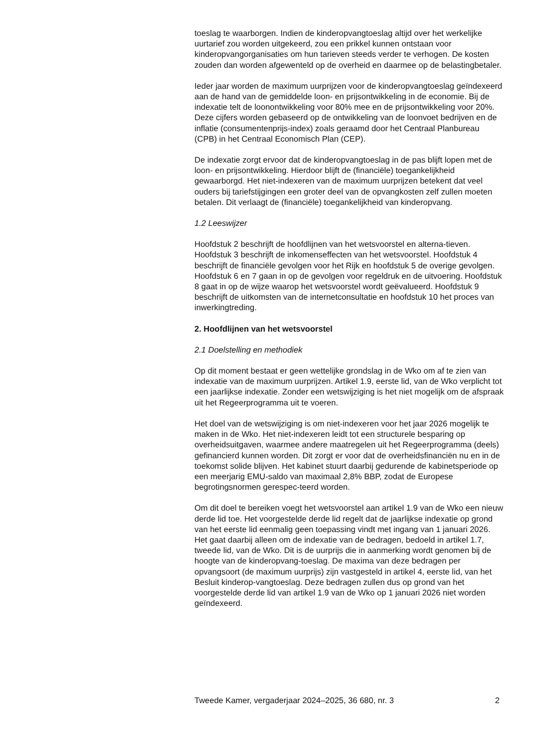toeslag te waarborgen. Indien de kinderopvangtoeslag altijd over het werkelijke uurtarief zou worden uitgekeerd, zou een prikkel kunnen ontstaan voor kinderopvangorganisaties om hun tarieven steeds verder te verhogen. De kosten zouden dan worden afgewenteld op de overheid en daarmee op de belastingbetaler.
Ieder jaar worden de maximum uurprijzen voor de kinderopvangtoeslag geïndexeerd aan de hand van de gemiddelde loon- en prijsontwikkeling in de economie. Bij de indexatie telt de loonontwikkeling voor 80% mee en de prijsontwikkeling voor 20%. Deze cijfers worden gebaseerd op de ontwikkeling van de loonvoet bedrijven en de inflatie (consumentenprijs-index) zoals geraamd door het Centraal Planbureau (CPB) in het Centraal Economisch Plan (CEP).
De indexatie zorgt ervoor dat de kinderopvangtoeslag in de pas blijft lopen met de loon- en prijsontwikkeling. Hierdoor blijft de (financiële) toegankelijkheid gewaarborgd. Het niet-indexeren van de maximum uurprijzen betekent dat veel ouders bij tariefstijgingen een groter deel van de opvangkosten zelf zullen moeten betalen. Dit verlaagt de (financiële) toegankelijkheid van kinderopvang.
1.2 Leeswijzer
Hoofdstuk 2 beschrijft de hoofdlijnen van het wetsvoorstel en alterna-tieven. Hoofdstuk 3 beschrijft de inkomenseffecten van het wetsvoorstel. Hoofdstuk 4 beschrijft de financiële gevolgen voor het Rijk en hoofdstuk 5 de overige gevolgen. Hoofdstuk 6 en 7 gaan in op de gevolgen voor regeldruk en de uitvoering. Hoofdstuk 8 gaat in op de wijze waarop het wetsvoorstel wordt geëvalueerd. Hoofdstuk 9 beschrijft de uitkomsten van de internetconsultatie en hoofdstuk 10 het proces van inwerkingtreding.
2. Hoofdlijnen van het wetsvoorstel
2.1 Doelstelling en methodiek
Op dit moment bestaat er geen wettelijke grondslag in de Wko om af te zien van indexatie van de maximum uurprijzen. Artikel 1.9, eerste lid, van de Wko verplicht tot een jaarlijkse indexatie. Zonder een wetswijziging is het niet mogelijk om de afspraak uit het Regeerprogramma uit te voeren.
Het doel van de wetswijziging is om niet-indexeren voor het jaar 2026 mogelijk te maken in de Wko. Het niet-indexeren leidt tot een structurele besparing op overheidsuitgaven, waarmee andere maatregelen uit het Regeerprogramma (deels) gefinancierd kunnen worden. Dit zorgt er voor dat de overheidsfinanciën nu en in de toekomst solide blijven. Het kabinet stuurt daarbij gedurende de kabinetsperiode op een meerjarig EMU-saldo van maximaal 2,8% BBP, zodat de Europese begrotingsnormen gerespec-teerd worden.
Om dit doel te bereiken voegt het wetsvoorstel aan artikel 1.9 van de Wko een nieuw derde lid toe. Het voorgestelde derde lid regelt dat de jaarlijkse indexatie op grond van het eerste lid eenmalig geen toepassing vindt met ingang van 1 januari 2026. Het gaat daarbij alleen om de indexatie van de bedragen, bedoeld in artikel 1.7, tweede lid, van de Wko. Dit is de uurprijs die in aanmerking wordt genomen bij de hoogte van de kinderopvang-toeslag. De maxima van deze bedragen per opvangsoort (de maximum uurprijs) zijn vastgesteld in artikel 4, eerste lid, van het Besluit kinderop-vangtoeslag. Deze bedragen zullen dus op grond van het voorgestelde derde lid van artikel 1.9 van de Wko op 1 januari 2026 niet worden geïndexeerd.
Tweede Kamer, vergaderjaar 2024–2025, 36 680, nr. 3 2